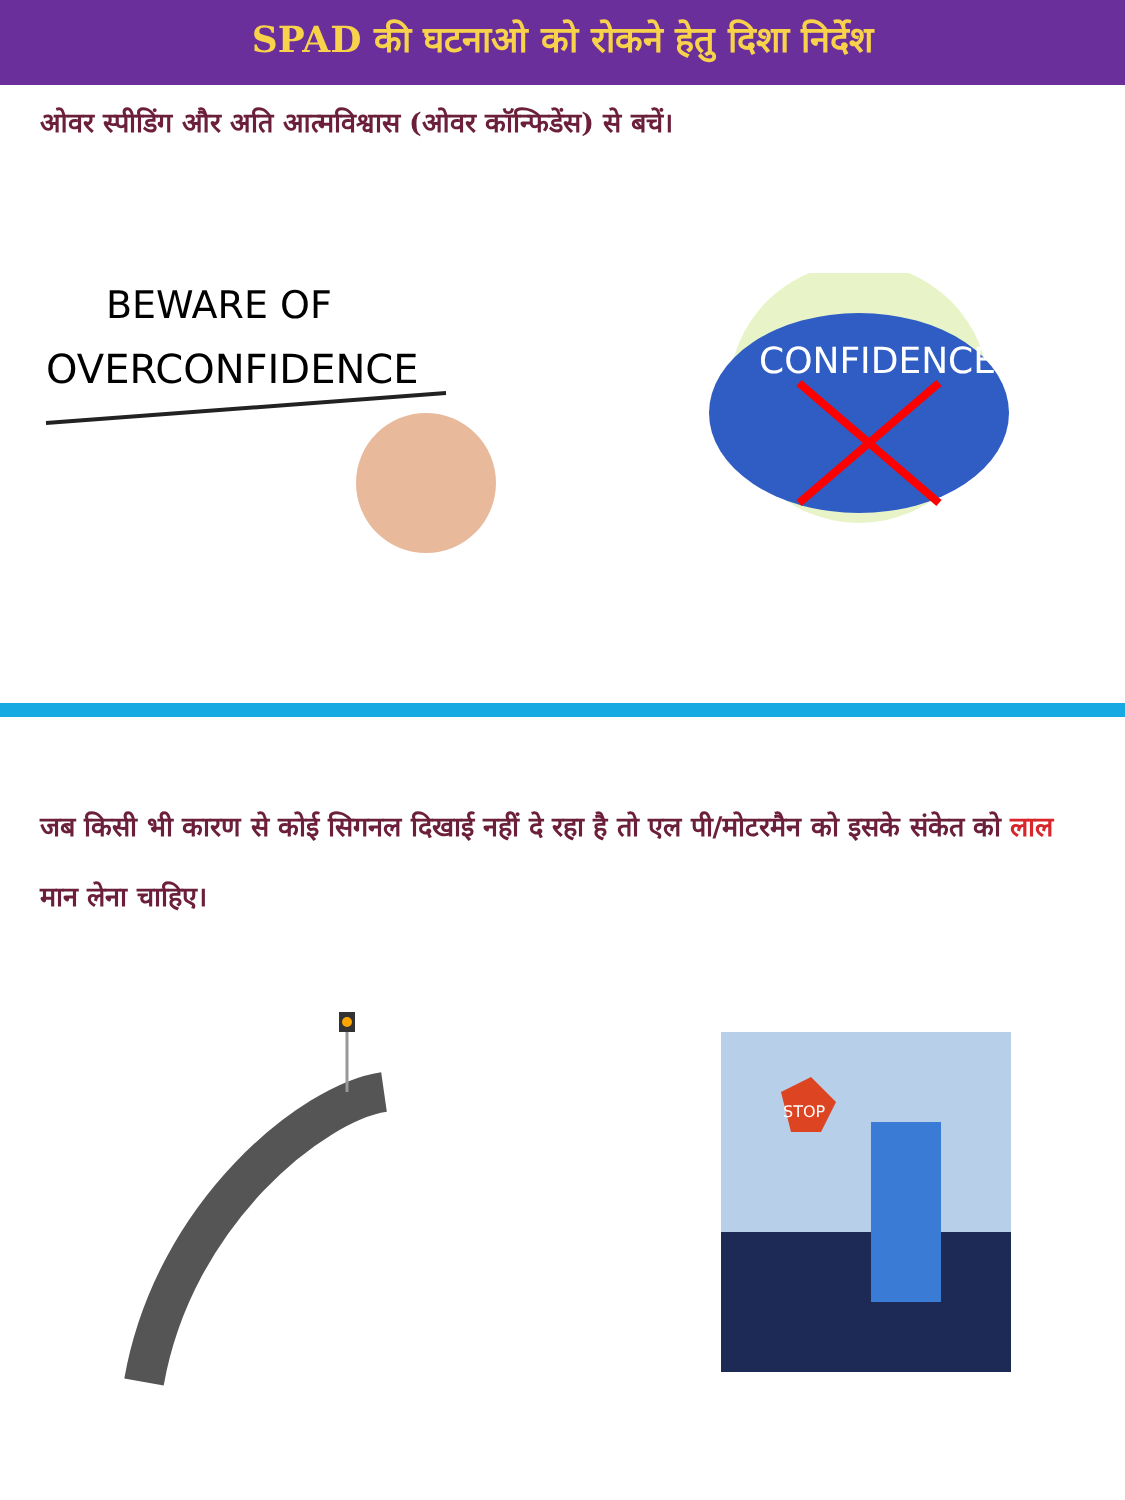SPAD की घटनाओ को रोकने हेतु दिशा निर्देश
ओवर स्पीडिंग और अति आत्मविश्वास (ओवर कॉन्फिडेंस) से बचें।
BEWARE OF
OVERCONFIDENCE
CONFIDENCE
जब किसी भी कारण से कोई सिगनल दिखाई नहीं दे रहा है तो एल पी/मोटरमैन को इसके संकेत को लाल मान लेना चाहिए।
STOP